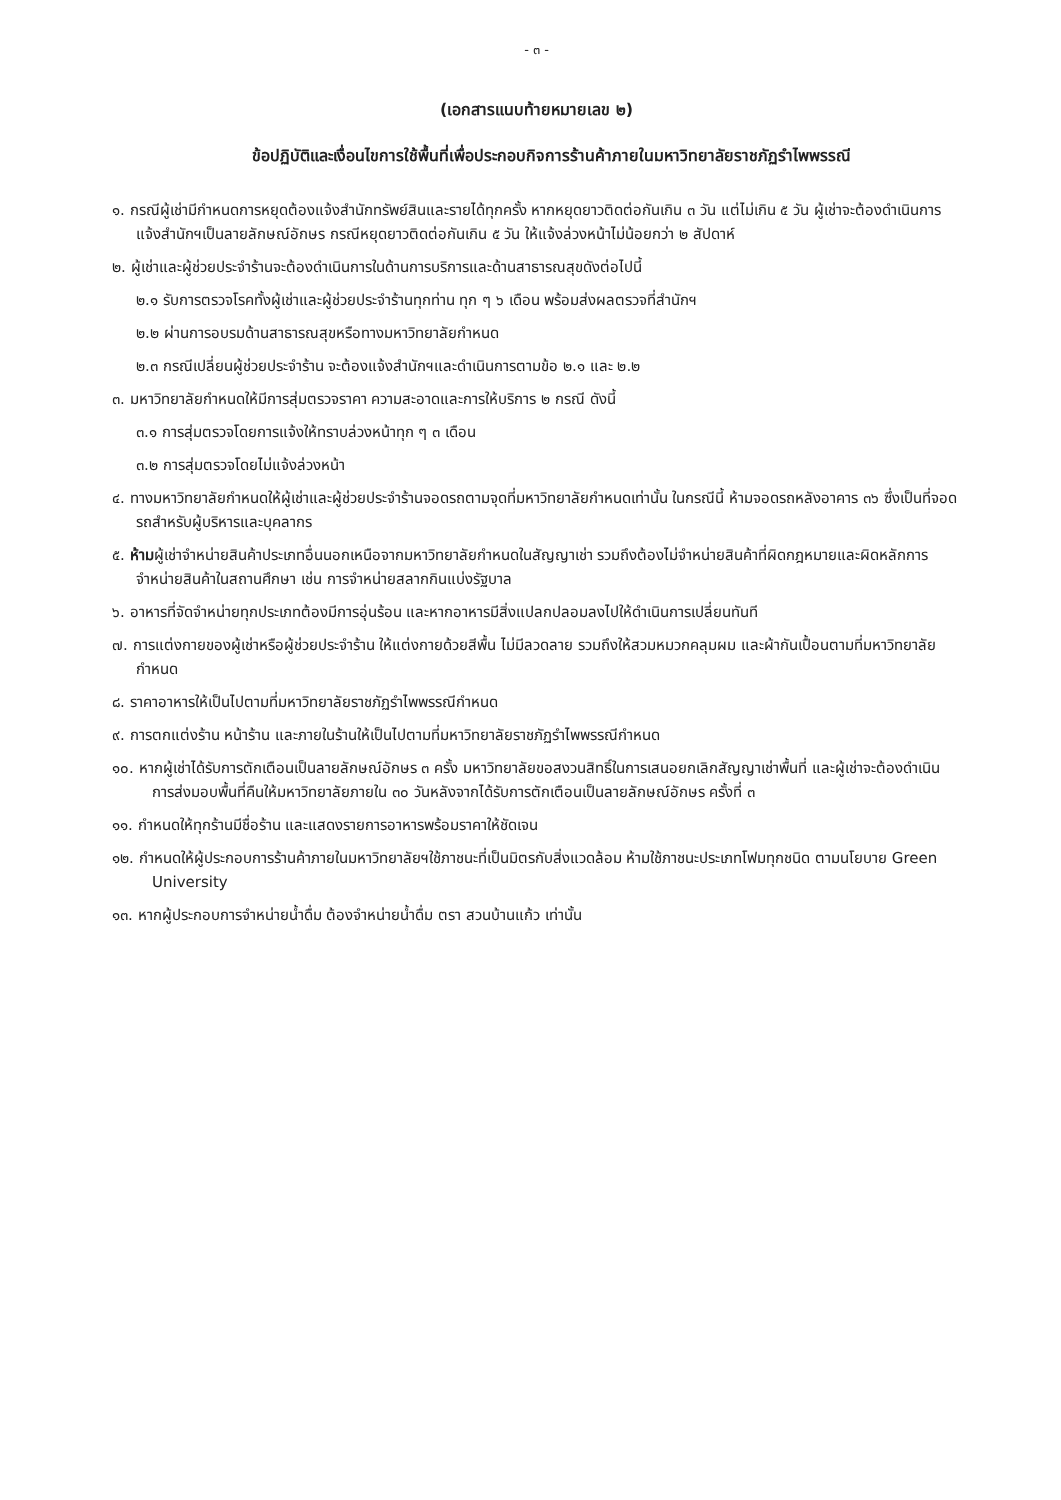- ๓ -
(เอกสารแนบท้ายหมายเลข ๒)
ข้อปฏิบัติและเงื่อนไขการใช้พื้นที่เพื่อประกอบกิจการร้านค้าภายในมหาวิทยาลัยราชภัฏรำไพพรรณี
๑. กรณีผู้เช่ามีกำหนดการหยุดต้องแจ้งสำนักทรัพย์สินและรายได้ทุกครั้ง หากหยุดยาวติดต่อกันเกิน ๓ วัน แต่ไม่เกิน ๕ วัน ผู้เช่าจะต้องดำเนินการแจ้งสำนักฯเป็นลายลักษณ์อักษร กรณีหยุดยาวติดต่อกันเกิน ๕ วัน ให้แจ้งล่วงหน้าไม่น้อยกว่า ๒ สัปดาห์
๒. ผู้เช่าและผู้ช่วยประจำร้านจะต้องดำเนินการในด้านการบริการและด้านสาธารณสุขดังต่อไปนี้
๒.๑ รับการตรวจโรคทั้งผู้เช่าและผู้ช่วยประจำร้านทุกท่าน ทุก ๆ ๖ เดือน พร้อมส่งผลตรวจที่สำนักฯ
๒.๒ ผ่านการอบรมด้านสาธารณสุขหรือทางมหาวิทยาลัยกำหนด
๒.๓ กรณีเปลี่ยนผู้ช่วยประจำร้าน จะต้องแจ้งสำนักฯและดำเนินการตามข้อ ๒.๑ และ ๒.๒
๓. มหาวิทยาลัยกำหนดให้มีการสุ่มตรวจราคา ความสะอาดและการให้บริการ ๒ กรณี ดังนี้
๓.๑ การสุ่มตรวจโดยการแจ้งให้ทราบล่วงหน้าทุก ๆ ๓ เดือน
๓.๒ การสุ่มตรวจโดยไม่แจ้งล่วงหน้า
๔. ทางมหาวิทยาลัยกำหนดให้ผู้เช่าและผู้ช่วยประจำร้านจอดรถตามจุดที่มหาวิทยาลัยกำหนดเท่านั้น ในกรณีนี้ ห้ามจอดรถหลังอาคาร ๓๖ ซึ่งเป็นที่จอดรถสำหรับผู้บริหารและบุคลากร
๕. ห้ามผู้เช่าจำหน่ายสินค้าประเภทอื่นนอกเหนือจากมหาวิทยาลัยกำหนดในสัญญาเช่า รวมถึงต้องไม่จำหน่ายสินค้าที่ผิดกฎหมายและผิดหลักการจำหน่ายสินค้าในสถานศึกษา เช่น การจำหน่ายสลากกินแบ่งรัฐบาล
๖. อาหารที่จัดจำหน่ายทุกประเภทต้องมีการอุ่นร้อน และหากอาหารมีสิ่งแปลกปลอมลงไปให้ดำเนินการเปลี่ยนทันที
๗. การแต่งกายของผู้เช่าหรือผู้ช่วยประจำร้าน ให้แต่งกายด้วยสีพื้น ไม่มีลวดลาย รวมถึงให้สวมหมวกคลุมผม และผ้ากันเปื้อนตามที่มหาวิทยาลัยกำหนด
๘. ราคาอาหารให้เป็นไปตามที่มหาวิทยาลัยราชภัฏรำไพพรรณีกำหนด
๙. การตกแต่งร้าน หน้าร้าน และภายในร้านให้เป็นไปตามที่มหาวิทยาลัยราชภัฏรำไพพรรณีกำหนด
๑๐. หากผู้เช่าได้รับการตักเตือนเป็นลายลักษณ์อักษร ๓ ครั้ง มหาวิทยาลัยขอสงวนสิทธิ์ในการเสนอยกเลิกสัญญาเช่าพื้นที่ และผู้เช่าจะต้องดำเนินการส่งมอบพื้นที่คืนให้มหาวิทยาลัยภายใน ๓๐ วันหลังจากได้รับการตักเตือนเป็นลายลักษณ์อักษร ครั้งที่ ๓
๑๑. กำหนดให้ทุกร้านมีชื่อร้าน และแสดงรายการอาหารพร้อมราคาให้ชัดเจน
๑๒. กำหนดให้ผู้ประกอบการร้านค้าภายในมหาวิทยาลัยฯใช้ภาชนะที่เป็นมิตรกับสิ่งแวดล้อม ห้ามใช้ภาชนะประเภทโฟมทุกชนิด ตามนโยบาย Green University
๑๓. หากผู้ประกอบการจำหน่ายน้ำดื่ม ต้องจำหน่ายน้ำดื่ม ตรา สวนบ้านแก้ว เท่านั้น